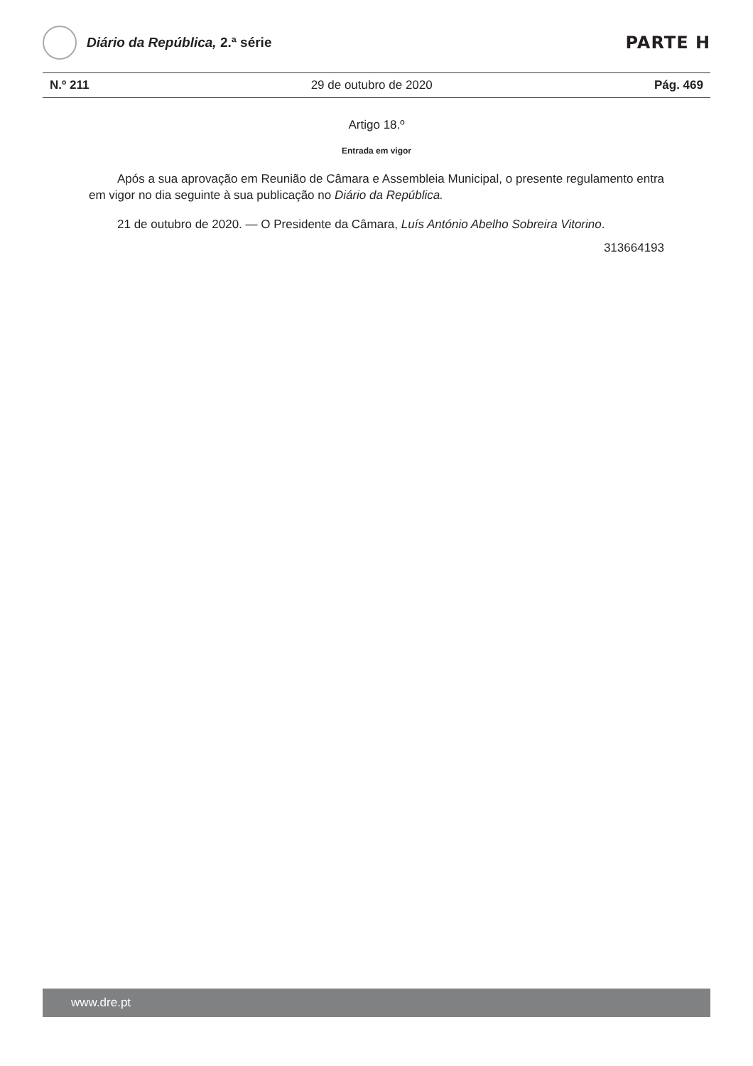Diário da República, 2.ª série
PARTE H
N.º 211 29 de outubro de 2020 Pág. 469
Artigo 18.º
Entrada em vigor
Após a sua aprovação em Reunião de Câmara e Assembleia Municipal, o presente regulamento entra em vigor no dia seguinte à sua publicação no Diário da República.
21 de outubro de 2020. — O Presidente da Câmara, Luís António Abelho Sobreira Vitorino.
313664193
www.dre.pt